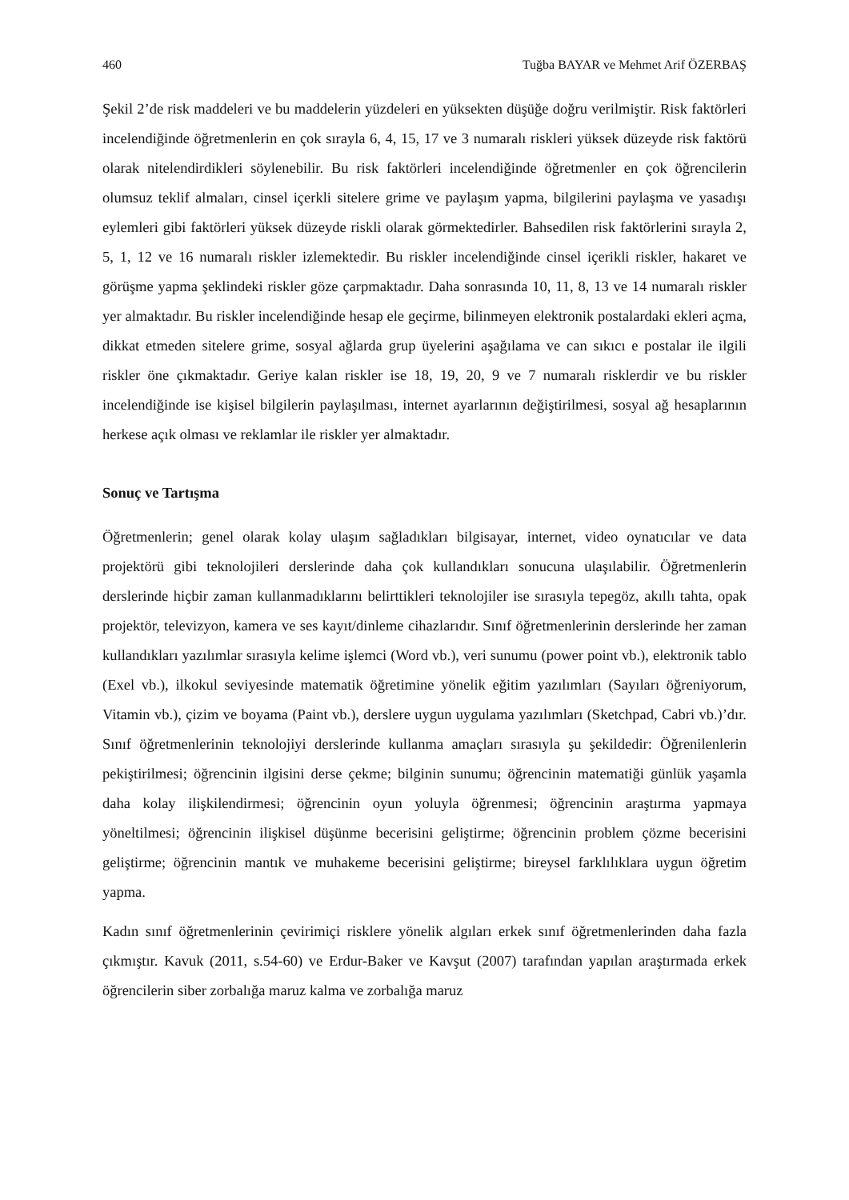460 Tuğba BAYAR ve Mehmet Arif ÖZERBAŞ
Şekil 2’de risk maddeleri ve bu maddelerin yüzdeleri en yüksekten düşüğe doğru verilmiştir. Risk faktörleri incelendiğinde öğretmenlerin en çok sırayla 6, 4, 15, 17 ve 3 numaralı riskleri yüksek düzeyde risk faktörü olarak nitelendirdikleri söylenebilir. Bu risk faktörleri incelendiğinde öğretmenler en çok öğrencilerin olumsuz teklif almaları, cinsel içerkli sitelere grime ve paylaşım yapma, bilgilerini paylaşma ve yasadışı eylemleri gibi faktörleri yüksek düzeyde riskli olarak görmektedirler. Bahsedilen risk faktörlerini sırayla 2, 5, 1, 12 ve 16 numaralı riskler izlemektedir. Bu riskler incelendiğinde cinsel içerikli riskler, hakaret ve görüşme yapma şeklindeki riskler göze çarpmaktadır. Daha sonrasında 10, 11, 8, 13 ve 14 numaralı riskler yer almaktadır. Bu riskler incelendiğinde hesap ele geçirme, bilinmeyen elektronik postalardaki ekleri açma, dikkat etmeden sitelere grime, sosyal ağlarda grup üyelerini aşağılama ve can sıkıcı e postalar ile ilgili riskler öne çıkmaktadır. Geriye kalan riskler ise 18, 19, 20, 9 ve 7 numaralı risklerdir ve bu riskler incelendiğinde ise kişisel bilgilerin paylaşılması, internet ayarlarının değiştirilmesi, sosyal ağ hesaplarının herkese açık olması ve reklamlar ile riskler yer almaktadır.
Sonuç ve Tartışma
Öğretmenlerin; genel olarak kolay ulaşım sağladıkları bilgisayar, internet, video oynatıcılar ve data projektörü gibi teknolojileri derslerinde daha çok kullandıkları sonucuna ulaşılabilir. Öğretmenlerin derslerinde hiçbir zaman kullanmadıklarını belirttikleri teknolojiler ise sırasıyla tepegöz, akıllı tahta, opak projektör, televizyon, kamera ve ses kayıt/dinleme cihazlarıdır. Sınıf öğretmenlerinin derslerinde her zaman kullandıkları yazılımlar sırasıyla kelime işlemci (Word vb.), veri sunumu (power point vb.), elektronik tablo (Exel vb.), ilkokul seviyesinde matematik öğretimine yönelik eğitim yazılımları (Sayıları öğreniyorum, Vitamin vb.), çizim ve boyama (Paint vb.), derslere uygun uygulama yazılımları (Sketchpad, Cabri vb.)’dır. Sınıf öğretmenlerinin teknolojiyi derslerinde kullanma amaçları sırasıyla şu şekildedir: Öğrenilenlerin pekiştirilmesi; öğrencinin ilgisini derse çekme; bilginin sunumu; öğrencinin matematiği günlük yaşamla daha kolay ilişkilendirmesi; öğrencinin oyun yoluyla öğrenmesi; öğrencinin araştırma yapmaya yöneltilmesi; öğrencinin ilişkisel düşünme becerisini geliştirme; öğrencinin problem çözme becerisini geliştirme; öğrencinin mantık ve muhakeme becerisini geliştirme; bireysel farklılıklara uygun öğretim yapma.
Kadın sınıf öğretmenlerinin çevirimiçi risklere yönelik algıları erkek sınıf öğretmenlerinden daha fazla çıkmıştır. Kavuk (2011, s.54-60) ve Erdur-Baker ve Kavşut (2007) tarafından yapılan araştırmada erkek öğrencilerin siber zorbalığa maruz kalma ve zorbalığa maruz